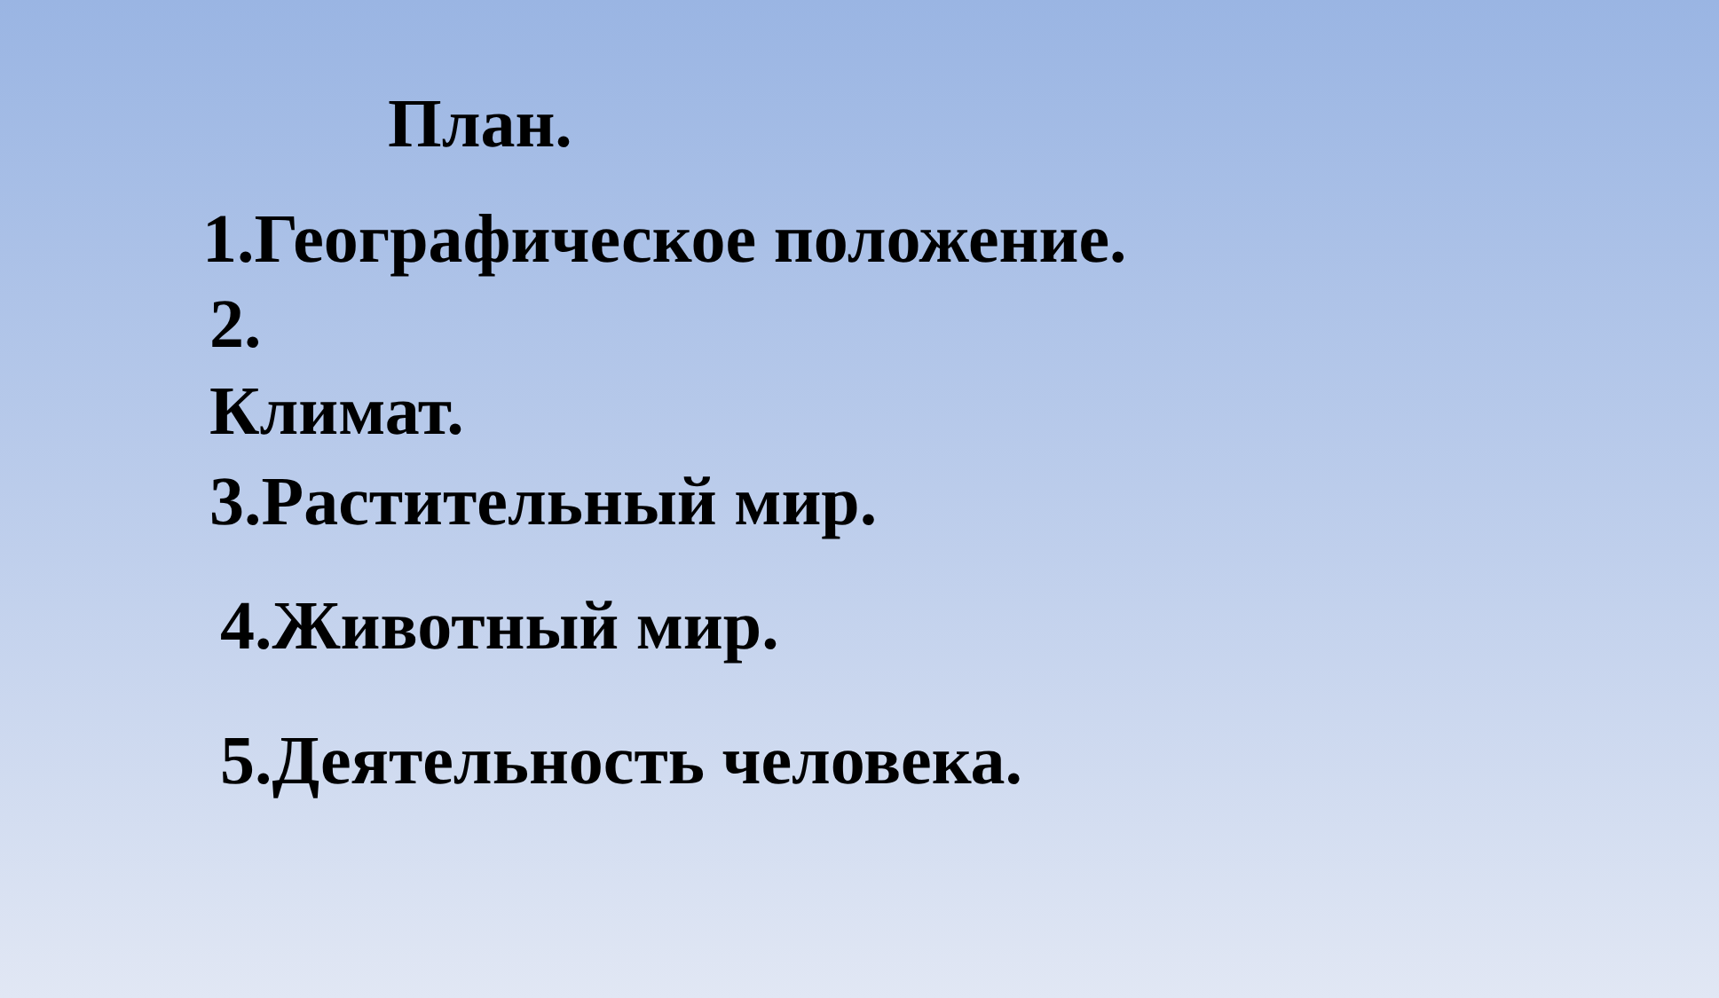План.
1.Географическое положение.
2.
Климат.
3.Растительный мир.
4.Животный мир.
5.Деятельность человека.